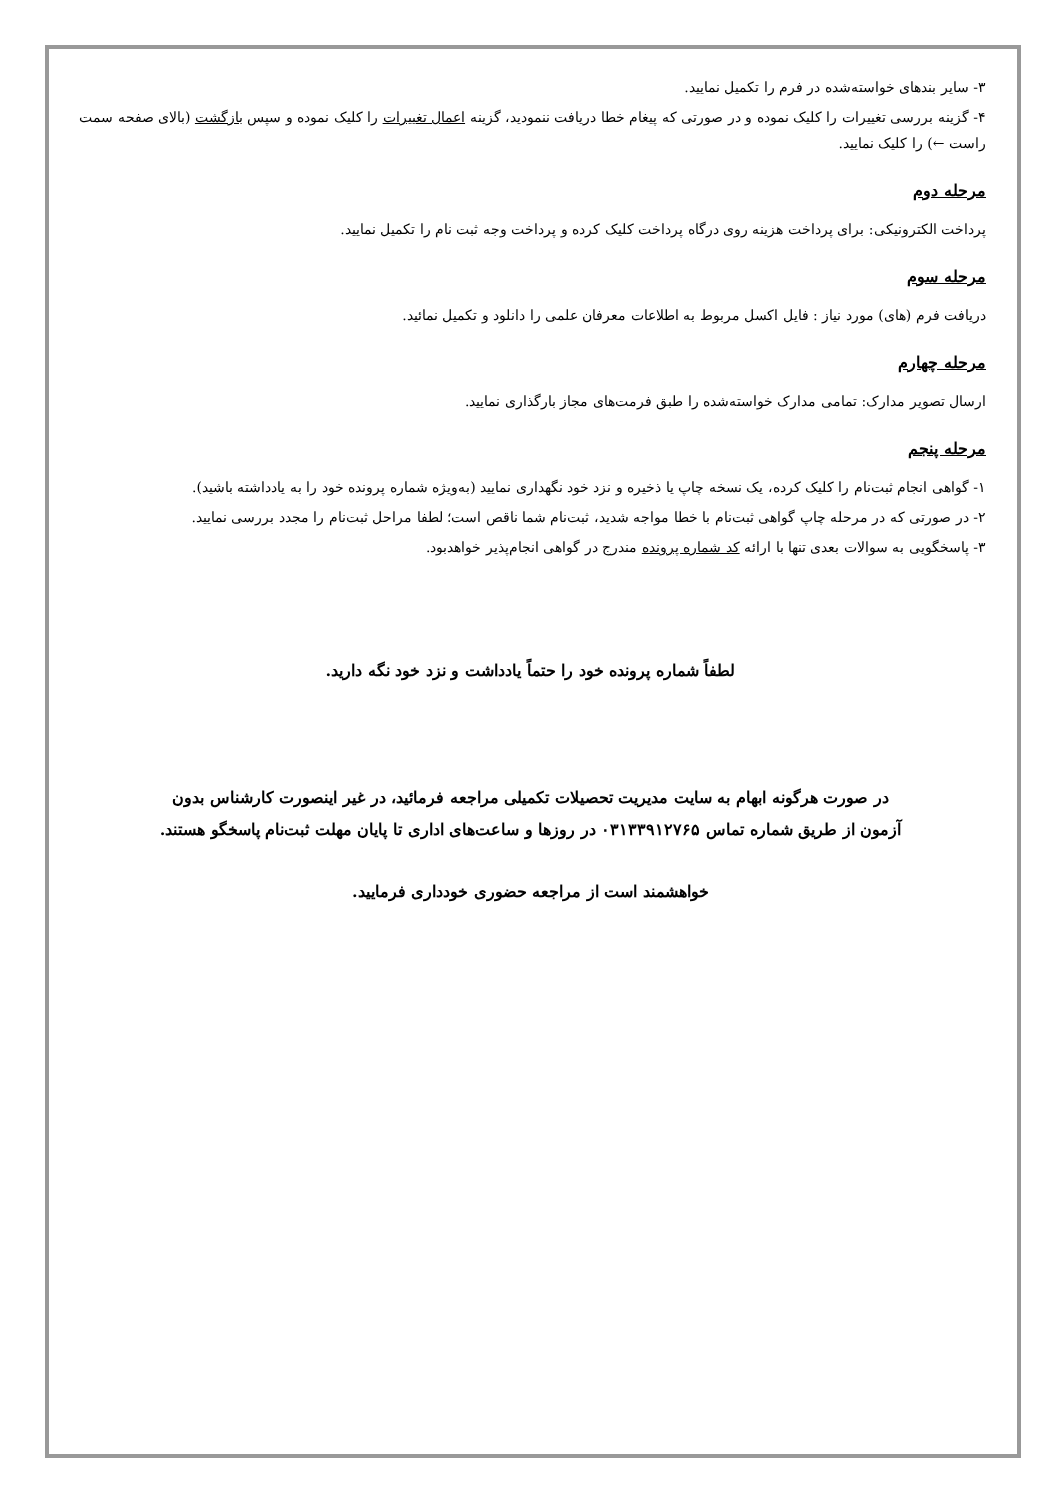۳- سایر بندهای خواسته‌شده در فرم را تکمیل نمایید.
۴- گزینه بررسی تغییرات را کلیک نموده و در صورتی که پیغام خطا دریافت ننمودید، گزینه اعمال تغییرات را کلیک نموده و سپس بازگشت (بالای صفحه سمت راست ←) را کلیک نمایید.
مرحله دوم
پرداخت الکترونیکی: برای پرداخت هزینه روی درگاه پرداخت کلیک کرده و پرداخت وجه ثبت نام را تکمیل نمایید.
مرحله سوم
دریافت فرم (های) مورد نیاز : فایل اکسل مربوط به اطلاعات معرفان علمی را دانلود و تکمیل نمائید.
مرحله چهارم
ارسال تصویر مدارک: تمامی مدارک خواسته‌شده را طبق فرمت‌های مجاز بارگذاری نمایید.
مرحله پنجم
۱- گواهی انجام ثبت‌نام را کلیک کرده، یک نسخه چاپ یا ذخیره و نزد خود نگهداری نمایید (به‌ویژه شماره پرونده خود را به یادداشته باشید).
۲- در صورتی که در مرحله چاپ گواهی ثبت‌نام با خطا مواجه شدید، ثبت‌نام شما ناقص است؛ لطفا مراحل ثبت‌نام را مجدد بررسی نمایید.
۳- پاسخگویی به سوالات بعدی تنها با ارائه کد شماره پرونده مندرج در گواهی انجام‌پذیر خواهدبود.
لطفاً شماره پرونده خود را حتماً یادداشت و نزد خود نگه دارید.
در صورت هرگونه ابهام به سایت مدیریت تحصیلات تکمیلی مراجعه فرمائید، در غیر اینصورت کارشناس بدون آزمون از طریق شماره تماس ۰۳۱۳۳۹۱۲۷۶۵ در روزها و ساعت‌های اداری تا پایان مهلت ثبت‌نام پاسخگو هستند.
خواهشمند است از مراجعه حضوری خودداری فرمایید.